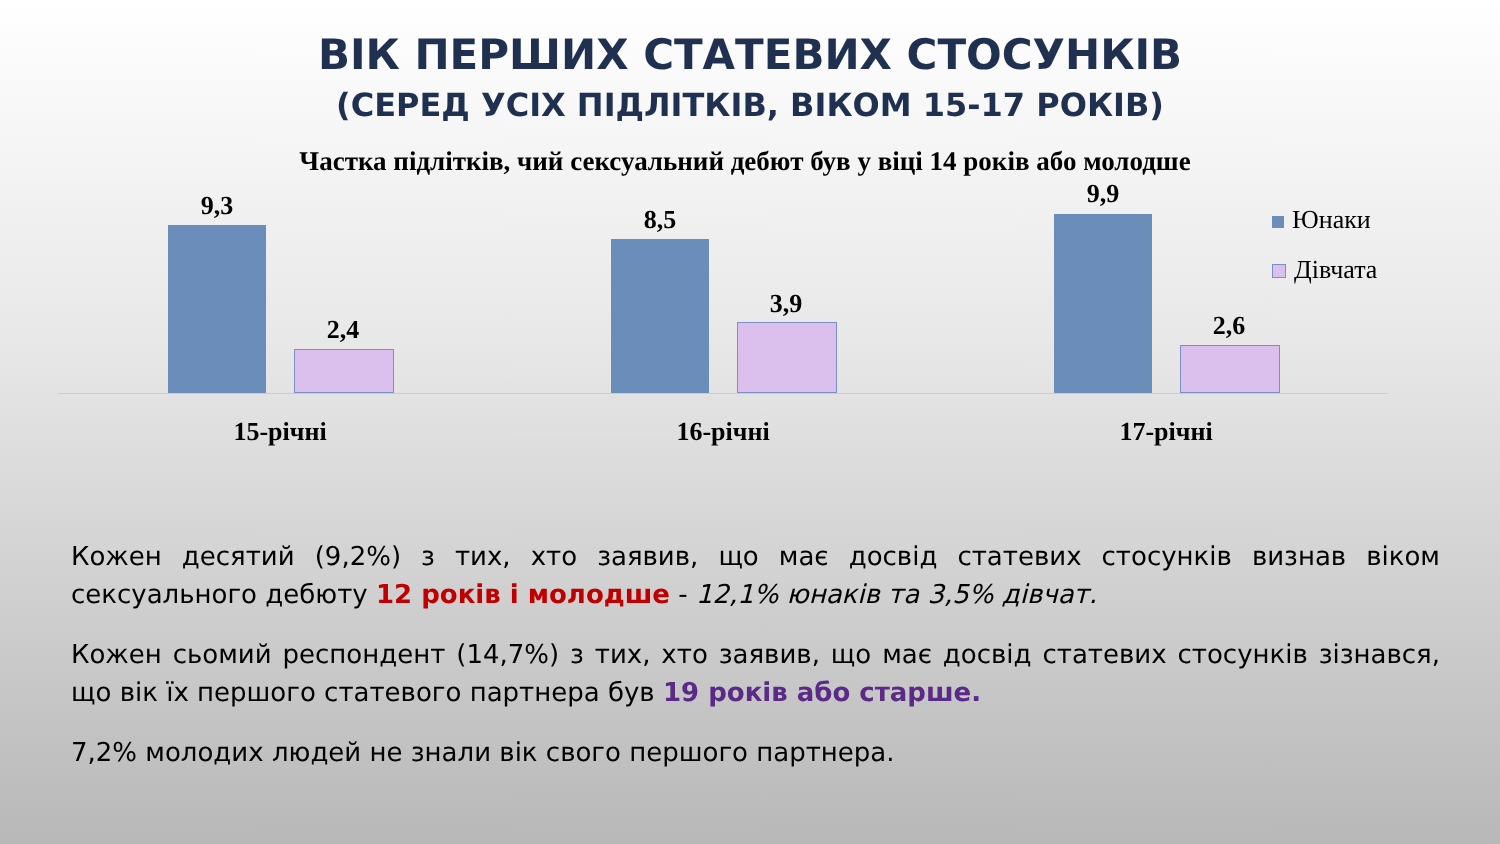ВІК ПЕРШИХ СТАТЕВИХ СТОСУНКІВ
(СЕРЕД УСІХ ПІДЛІТКІВ, ВІКОМ 15-17 РОКІВ)
Частка підлітків, чий сексуальний дебют був у віці 14 років або молодше
9,3
2,4
8,5
3,9
9,9
2,6
15-річні 16-річні 17-річні
Юнаки
Дівчата
Кожен десятий (9,2%) з тих, хто заявив, що має досвід статевих стосунків визнав віком сексуального дебюту 12 років і молодше - 12,1% юнаків та 3,5% дівчат.
Кожен сьомий респондент (14,7%) з тих, хто заявив, що має досвід статевих стосунків зізнався, що вік їх першого статевого партнера був 19 років або старше.
7,2% молодих людей не знали вік свого першого партнера.